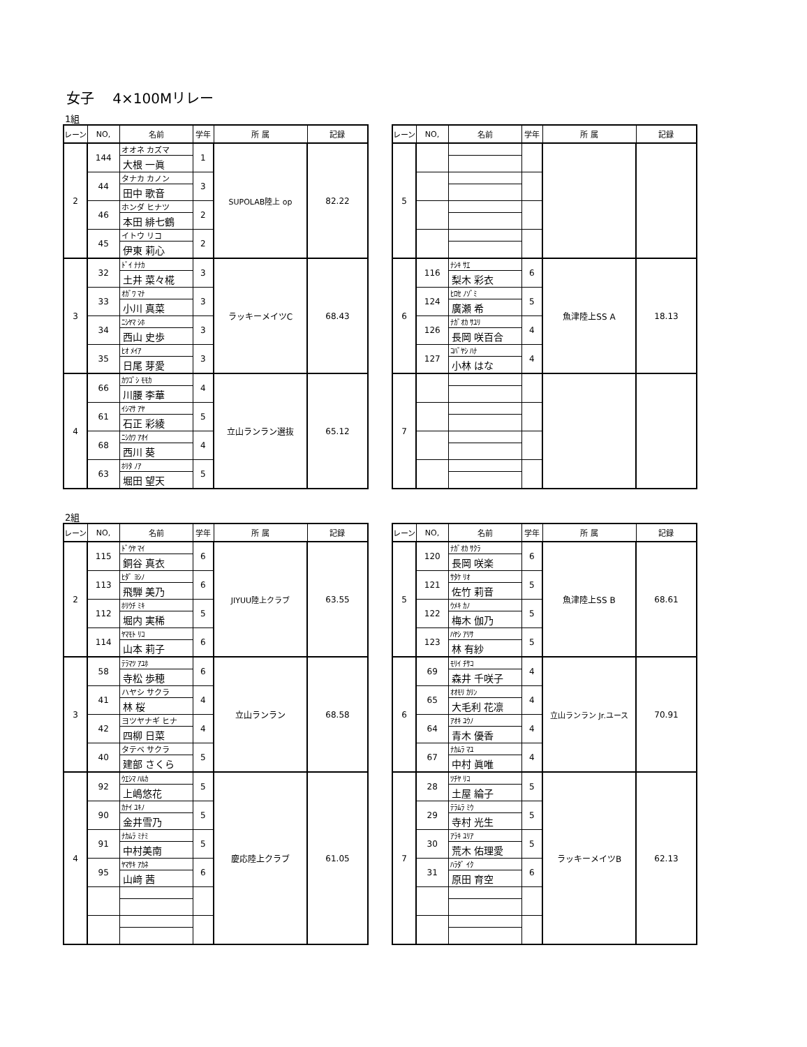女子　 4×100Mリレー
1組
| レーン | NO, | 名前 | 学年 | 所 属 | 記録 |
| --- | --- | --- | --- | --- | --- |
| 2 | 144 | オオネ カズマ | 1 | SUPOLAB陸上 op | 82.22 |
| | | 大根 一眞 | | | |
| | 44 | タナカ カノン | 3 | | |
| | | 田中 歌音 | | | |
| | 46 | ホンダ ヒナツ | 2 | | |
| | | 本田 緋七鶴 | | | |
| | 45 | イトウ リコ | 2 | | |
| | | 伊東 莉心 | | | |
| 3 | 32 | ﾄﾞｲ ﾅﾅｶ | 3 | ラッキーメイツC | 68.43 |
| | | 土井 菜々椛 | | | |
| | 33 | ｵｶﾞﾜ ﾏﾅ | 3 | | |
| | | 小川 真菜 | | | |
| | 34 | ﾆｼﾔﾏ ｼﾎ | 3 | | |
| | | 西山 史歩 | | | |
| | 35 | ﾋｵ ﾒｲｱ | 3 | | |
| | | 日尾 芽愛 | | | |
| 4 | 66 | ｶﾜｺﾞｼ ﾓﾓｶ | 4 | 立山ランラン選抜 | 65.12 |
| | | 川腰 李華 | | | |
| | 61 | ｲｼﾏｻ ｱﾔ | 5 | | |
| | | 石正 彩綾 | | | |
| | 68 | ﾆｼｶﾜ ｱｵｲ | 4 | | |
| | | 西川 葵 | | | |
| | 63 | ﾎﾘﾀ ﾉｱ | 5 | | |
| | | 堀田 望天 | | | |
| レーン | NO, | 名前 | 学年 | 所 属 | 記録 |
| --- | --- | --- | --- | --- | --- |
| 5 | | | | | |
| 6 | 116 | ﾅｼｷ ｻｴ | 6 | 魚津陸上SS A | 18.13 |
| | | 梨木 彩衣 | | | |
| | 124 | ﾋﾛｾ ﾉｿﾞﾐ | 5 | | |
| | | 廣瀬 希 | | | |
| | 126 | ﾅｶﾞｵｶ ｻﾕﾘ | 4 | | |
| | | 長岡 咲百合 | | | |
| | 127 | ｺﾊﾞﾔｼ ﾊﾅ | 4 | | |
| | | 小林 はな | | | |
| 7 | | | | | |
2組
| レーン | NO, | 名前 | 学年 | 所 属 | 記録 |
| --- | --- | --- | --- | --- | --- |
| 2 | 115 | ﾄﾞｳﾔ ﾏｲ | 6 | JIYUU陸上クラブ | 63.55 |
| | | 銅谷 真衣 | | | |
| | 113 | ﾋﾀﾞ ﾖｼﾉ | 6 | | |
| | | 飛騨 美乃 | | | |
| | 112 | ﾎﾘｳﾁ ﾐｷ | 5 | | |
| | | 堀内 実稀 | | | |
| | 114 | ﾔﾏﾓﾄ ﾘｺ | 6 | | |
| | | 山本 莉子 | | | |
| 3 | 58 | ﾃﾗﾏﾂ ｱﾕﾎ | 6 | 立山ランラン | 68.58 |
| | | 寺松 歩穂 | | | |
| | 41 | ハヤシ サクラ | 4 | | |
| | | 林 桜 | | | |
| | 42 | ヨツヤナギ ヒナ | 4 | | |
| | | 四柳 日菜 | | | |
| | 40 | タテベ サクラ | 5 | | |
| | | 建部 さくら | | | |
| 4 | 92 | ｳｴｼﾏ ﾊﾙｶ | 5 | 慶応陸上クラブ | 61.05 |
| | | 上嶋悠花 | | | |
| | 90 | ｶﾅｲ ﾕｷﾉ | 5 | | |
| | | 金井雪乃 | | | |
| | 91 | ﾅｶﾑﾗ ﾐﾅﾐ | 5 | | |
| | | 中村美南 | | | |
| | 95 | ﾔﾏｻｷ ｱｶﾈ | 6 | | |
| | | 山﨑 茜 | | | |
| レーン | NO, | 名前 | 学年 | 所 属 | 記録 |
| --- | --- | --- | --- | --- | --- |
| 5 | 120 | ﾅｶﾞｵｶ ｻｸﾗ | 6 | 魚津陸上SS B | 68.61 |
| | | 長岡 咲楽 | | | |
| | 121 | ｻﾀｹ ﾘｵ | 5 | | |
| | | 佐竹 莉音 | | | |
| | 122 | ｳﾒｷ ｶﾉ | 5 | | |
| | | 梅木 伽乃 | | | |
| | 123 | ﾊﾔｼ ｱﾘｻ | 5 | | |
| | | 林 有紗 | | | |
| 6 | 69 | ﾓﾘｲ ﾁｻｺ | 4 | 立山ランラン Jr.ユース | 70.91 |
| | | 森井 千咲子 | | | |
| | 65 | ｵｵﾓﾘ ｶﾘﾝ | 4 | | |
| | | 大毛利 花凛 | | | |
| | 64 | ｱｵｷ ﾕｳﾉ | 4 | | |
| | | 青木 優香 | | | |
| | 67 | ﾅｶﾑﾗ ﾏﾕ | 4 | | |
| | | 中村 眞唯 | | | |
| 7 | 28 | ﾂﾁﾔ ﾘｺ | 5 | ラッキーメイツB | 62.13 |
| | | 土屋 綸子 | | | |
| | 29 | ﾃﾗﾑﾗ ﾐｳ | 5 | | |
| | | 寺村 光生 | | | |
| | 30 | ｱﾗｷ ﾕﾘｱ | 5 | | |
| | | 荒木 佑理愛 | | | |
| | 31 | ﾊﾗﾀﾞ ｲｸ | 6 | | |
| | | 原田 育空 | | | |